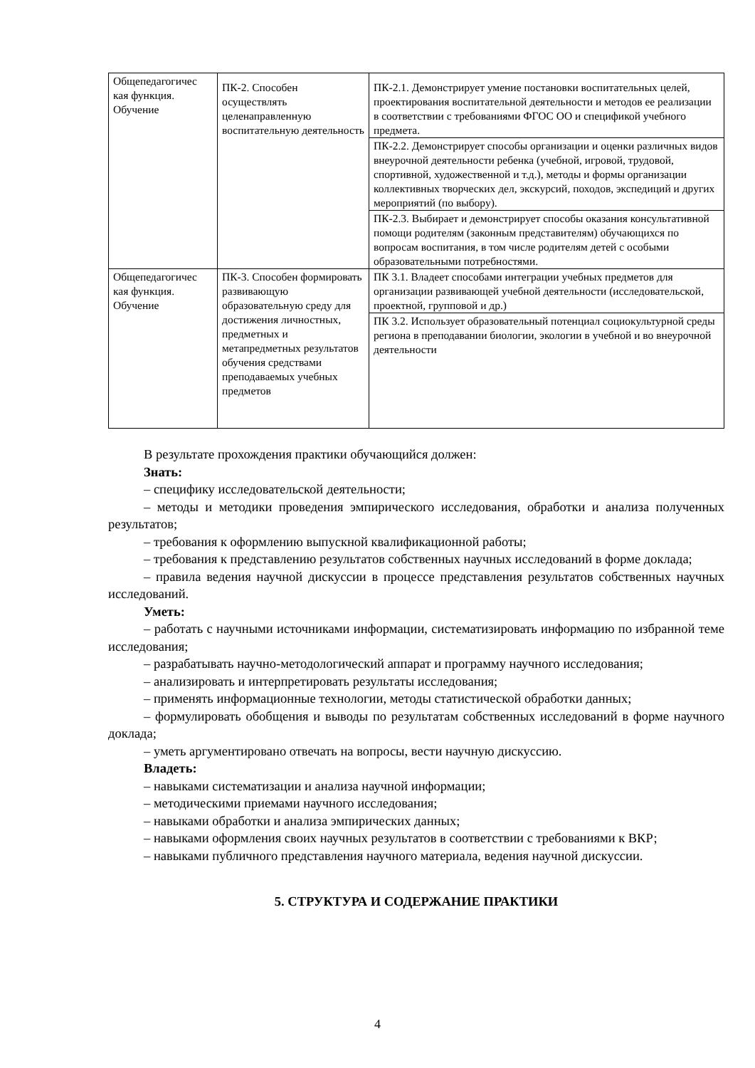| Общепедагогичес кая функция. Обучение | ПК-2. Способен осуществлять целенаправленную воспитательную деятельность | ПК-2.1. Демонстрирует умение постановки воспитательных целей, проектирования воспитательной деятельности и методов ее реализации в соответствии с требованиями ФГОС ОО и спецификой учебного предмета. |
| | | ПК-2.2. Демонстрирует способы организации и оценки различных видов внеурочной деятельности ребенка (учебной, игровой, трудовой, спортивной, художественной и т.д.), методы и формы организации коллективных творческих дел, экскурсий, походов, экспедиций и других мероприятий (по выбору). |
| | | ПК-2.3. Выбирает и демонстрирует способы оказания консультативной помощи родителям (законным представителям) обучающихся по вопросам воспитания, в том числе родителям детей с особыми образовательными потребностями. |
| Общепедагогичес кая функция. Обучение | ПК-3. Способен формировать развивающую образовательную среду для достижения личностных, предметных и метапредметных результатов обучения средствами преподаваемых учебных предметов | ПК 3.1. Владеет способами интеграции учебных предметов для организации развивающей учебной деятельности (исследовательской, проектной, групповой и др.) |
| | | ПК 3.2. Использует образовательный потенциал социокультурной среды региона в преподавании биологии, экологии в учебной и во внеурочной деятельности |
В результате прохождения практики обучающийся должен:
Знать:
– специфику исследовательской деятельности;
– методы и методики проведения эмпирического исследования, обработки и анализа полученных результатов;
– требования к оформлению выпускной квалификационной работы;
– требования к представлению результатов собственных научных исследований в форме доклада;
– правила ведения научной дискуссии в процессе представления результатов собственных научных исследований.
Уметь:
– работать с научными источниками информации, систематизировать информацию по избранной теме исследования;
– разрабатывать научно-методологический аппарат и программу научного исследования;
– анализировать и интерпретировать результаты исследования;
– применять информационные технологии, методы статистической обработки данных;
– формулировать обобщения и выводы по результатам собственных исследований в форме научного доклада;
– уметь аргументировано отвечать на вопросы, вести научную дискуссию.
Владеть:
– навыками систематизации и анализа научной информации;
– методическими приемами научного исследования;
– навыками обработки и анализа эмпирических данных;
– навыками оформления своих научных результатов в соответствии с требованиями к ВКР;
– навыками публичного представления научного материала, ведения научной дискуссии.
5. СТРУКТУРА И СОДЕРЖАНИЕ ПРАКТИКИ
4